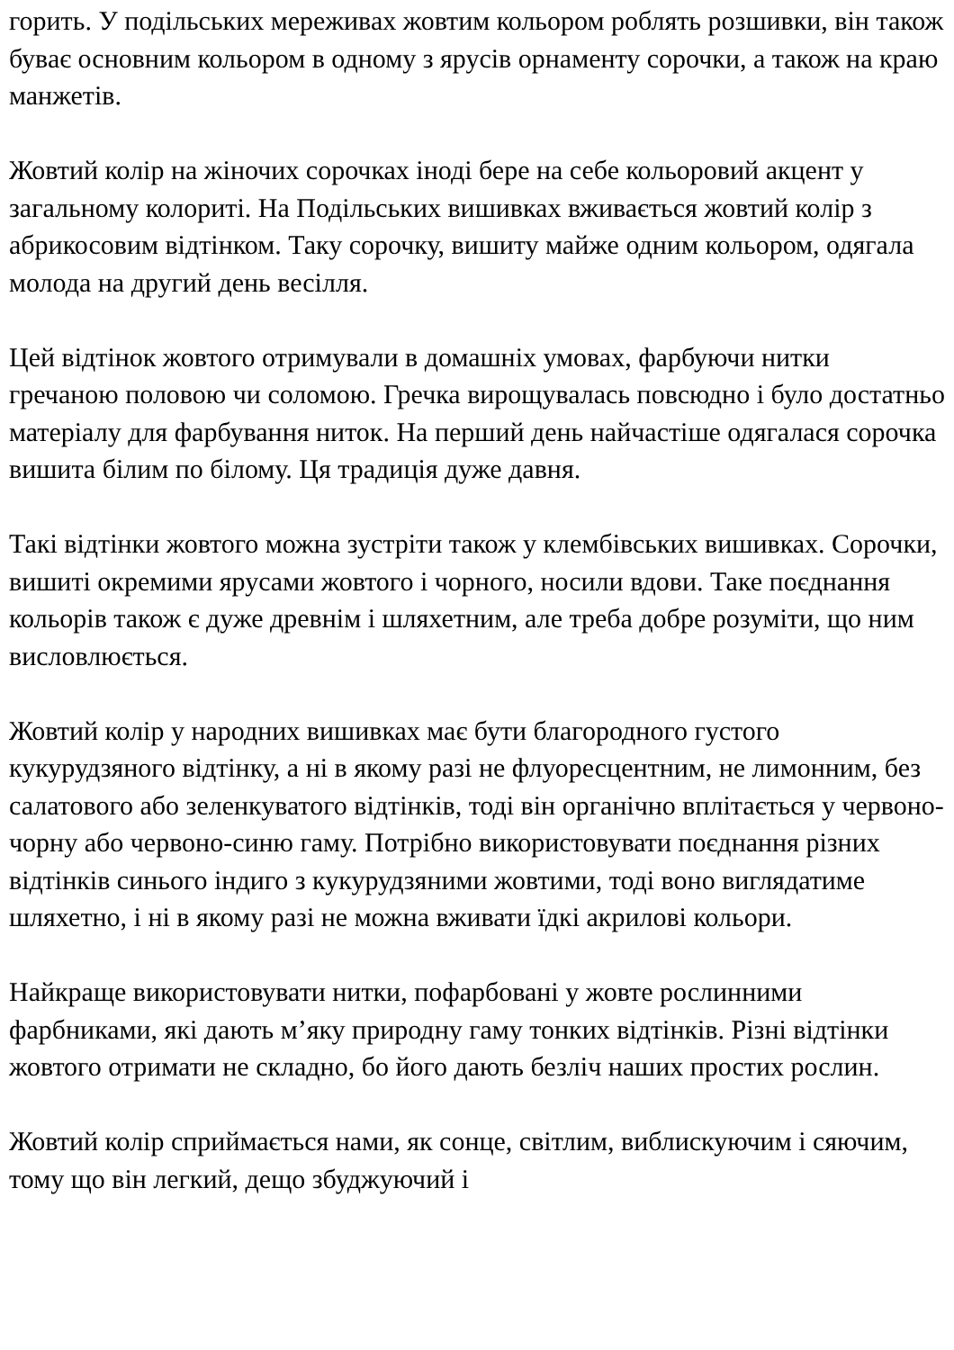горить. У подільських мереживах жовтим кольором роблять розшивки, він також буває основним кольором в одному з ярусів орнаменту сорочки, а також на краю манжетів.
Жовтий колір на жіночих сорочках іноді бере на себе кольоровий акцент у загальному колориті. На Подільських вишивках вживається жовтий колір з абрикосовим відтінком. Таку сорочку, вишиту майже одним кольором, одягала молода на другий день весілля.
Цей відтінок жовтого отримували в домашніх умовах, фарбуючи нитки гречаною половою чи соломою. Гречка вирощувалась повсюдно і було достатньо матеріалу для фарбування ниток. На перший день найчастіше одягалася сорочка вишита білим по білому. Ця традиція дуже давня.
Такі відтінки жовтого можна зустріти також у клембівських вишивках. Сорочки, вишиті окремими ярусами жовтого і чорного, носили вдови. Таке поєднання кольорів також є дуже древнім і шляхетним, але треба добре розуміти, що ним висловлюється.
Жовтий колір у народних вишивках має бути благородного густого кукурудзяного відтінку, а ні в якому разі не флуоресцентним, не лимонним, без салатового або зеленкуватого відтінків, тоді він органічно вплітається у червоно-чорну або червоно-синю гаму. Потрібно використовувати поєднання різних відтінків синього індиго з кукурудзяними жовтими, тоді воно виглядатиме шляхетно, і ні в якому разі не можна вживати їдкі акрилові кольори.
Найкраще використовувати нитки, пофарбовані у жовте рослинними фарбниками, які дають м’яку природну гаму тонких відтінків. Різні відтінки жовтого отримати не складно, бо його дають безліч наших простих рослин.
Жовтий колір сприймається нами, як сонце, світлим, виблискуючим і сяючим, тому що він легкий, дещо збуджуючий і